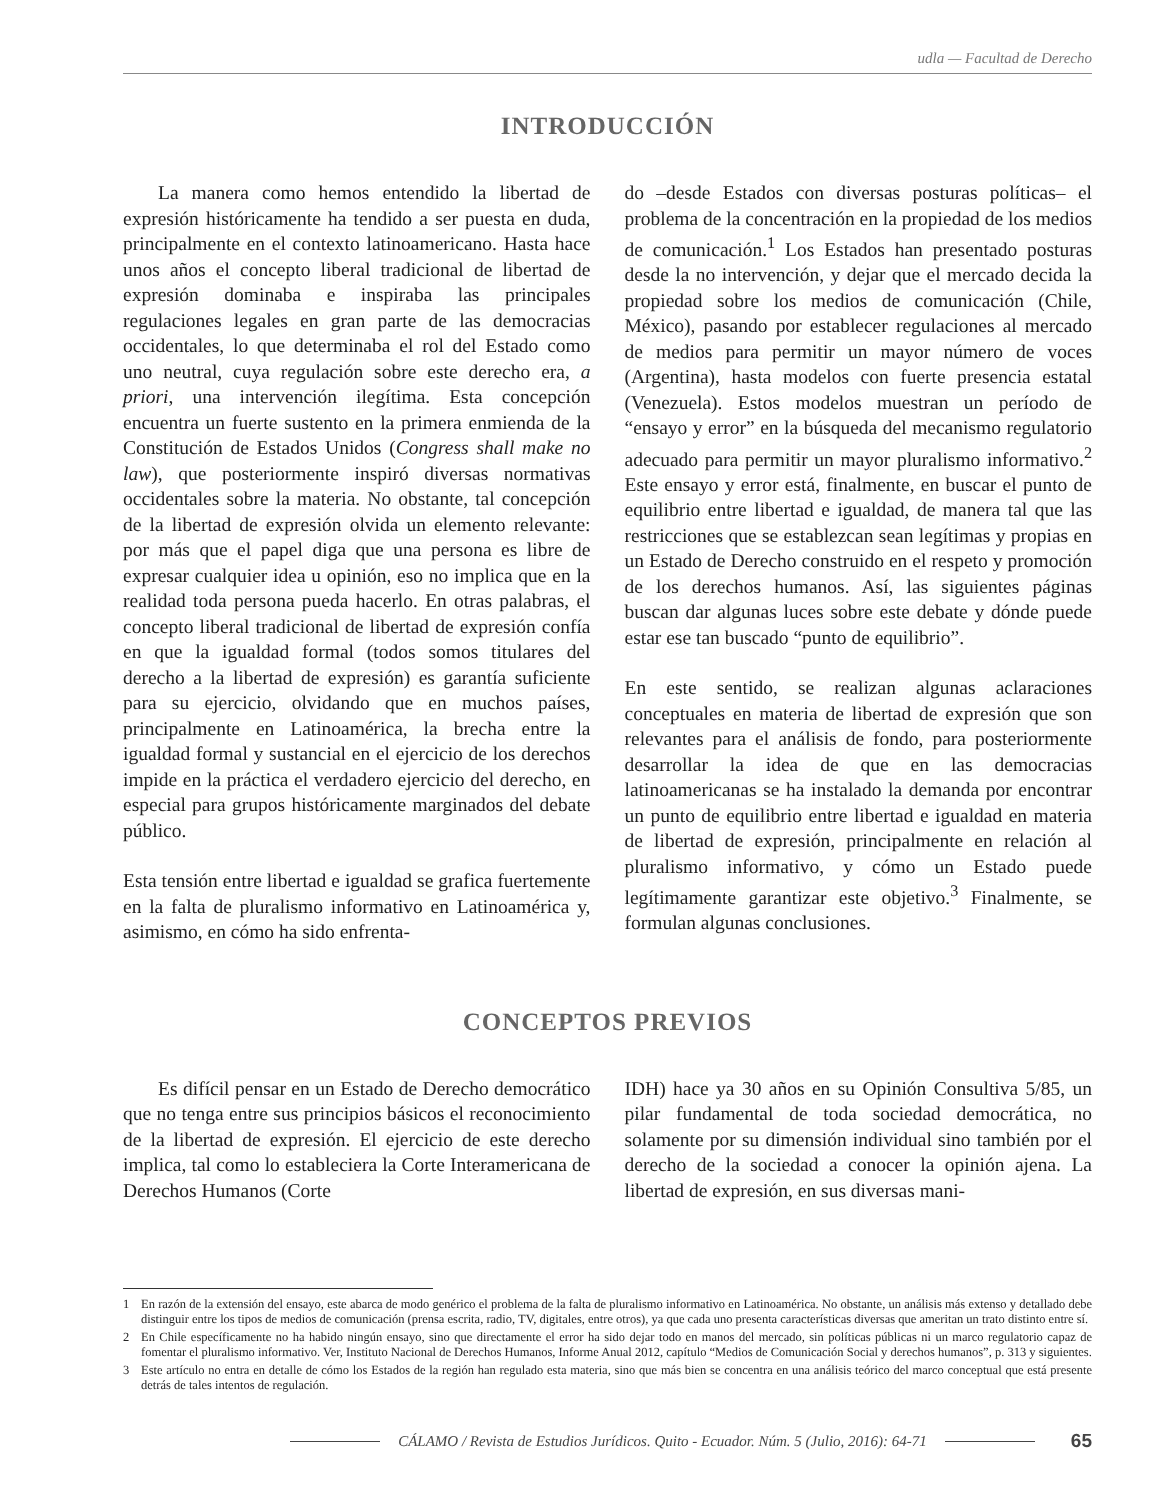udla — Facultad de Derecho
INTRODUCCIÓN
La manera como hemos entendido la libertad de expresión históricamente ha tendido a ser puesta en duda, principalmente en el contexto latinoamericano. Hasta hace unos años el concepto liberal tradicional de libertad de expresión dominaba e inspiraba las principales regulaciones legales en gran parte de las democracias occidentales, lo que determinaba el rol del Estado como uno neutral, cuya regulación sobre este derecho era, a priori, una intervención ilegítima. Esta concepción encuentra un fuerte sustento en la primera enmienda de la Constitución de Estados Unidos (Congress shall make no law), que posteriormente inspiró diversas normativas occidentales sobre la materia. No obstante, tal concepción de la libertad de expresión olvida un elemento relevante: por más que el papel diga que una persona es libre de expresar cualquier idea u opinión, eso no implica que en la realidad toda persona pueda hacerlo. En otras palabras, el concepto liberal tradicional de libertad de expresión confía en que la igualdad formal (todos somos titulares del derecho a la libertad de expresión) es garantía suficiente para su ejercicio, olvidando que en muchos países, principalmente en Latinoamérica, la brecha entre la igualdad formal y sustancial en el ejercicio de los derechos impide en la práctica el verdadero ejercicio del derecho, en especial para grupos históricamente marginados del debate público.
Esta tensión entre libertad e igualdad se grafica fuertemente en la falta de pluralismo informativo en Latinoamérica y, asimismo, en cómo ha sido enfrenta-
do –desde Estados con diversas posturas políticas– el problema de la concentración en la propiedad de los medios de comunicación.<sup>1</sup> Los Estados han presentado posturas desde la no intervención, y dejar que el mercado decida la propiedad sobre los medios de comunicación (Chile, México), pasando por establecer regulaciones al mercado de medios para permitir un mayor número de voces (Argentina), hasta modelos con fuerte presencia estatal (Venezuela). Estos modelos muestran un período de “ensayo y error” en la búsqueda del mecanismo regulatorio adecuado para permitir un mayor pluralismo informativo.<sup>2</sup> Este ensayo y error está, finalmente, en buscar el punto de equilibrio entre libertad e igualdad, de manera tal que las restricciones que se establezcan sean legítimas y propias en un Estado de Derecho construido en el respeto y promoción de los derechos humanos. Así, las siguientes páginas buscan dar algunas luces sobre este debate y dónde puede estar ese tan buscado “punto de equilibrio”.
En este sentido, se realizan algunas aclaraciones conceptuales en materia de libertad de expresión que son relevantes para el análisis de fondo, para posteriormente desarrollar la idea de que en las democracias latinoamericanas se ha instalado la demanda por encontrar un punto de equilibrio entre libertad e igualdad en materia de libertad de expresión, principalmente en relación al pluralismo informativo, y cómo un Estado puede legítimamente garantizar este objetivo.<sup>3</sup> Finalmente, se formulan algunas conclusiones.
CONCEPTOS PREVIOS
Es difícil pensar en un Estado de Derecho democrático que no tenga entre sus principios básicos el reconocimiento de la libertad de expresión. El ejercicio de este derecho implica, tal como lo estableciera la Corte Interamericana de Derechos Humanos (Corte
IDH) hace ya 30 años en su Opinión Consultiva 5/85, un pilar fundamental de toda sociedad democrática, no solamente por su dimensión individual sino también por el derecho de la sociedad a conocer la opinión ajena. La libertad de expresión, en sus diversas mani-
1 En razón de la extensión del ensayo, este abarca de modo genérico el problema de la falta de pluralismo informativo en Latinoamérica. No obstante, un análisis más extenso y detallado debe distinguir entre los tipos de medios de comunicación (prensa escrita, radio, TV, digitales, entre otros), ya que cada uno presenta características diversas que ameritan un trato distinto entre sí.
2 En Chile específicamente no ha habido ningún ensayo, sino que directamente el error ha sido dejar todo en manos del mercado, sin políticas públicas ni un marco regulatorio capaz de fomentar el pluralismo informativo. Ver, Instituto Nacional de Derechos Humanos, Informe Anual 2012, capítulo “Medios de Comunicación Social y derechos humanos”, p. 313 y siguientes.
3 Este artículo no entra en detalle de cómo los Estados de la región han regulado esta materia, sino que más bien se concentra en una análisis teórico del marco conceptual que está presente detrás de tales intentos de regulación.
CÁLAMO / Revista de Estudios Jurídicos. Quito - Ecuador. Núm. 5 (Julio, 2016): 64-71
65